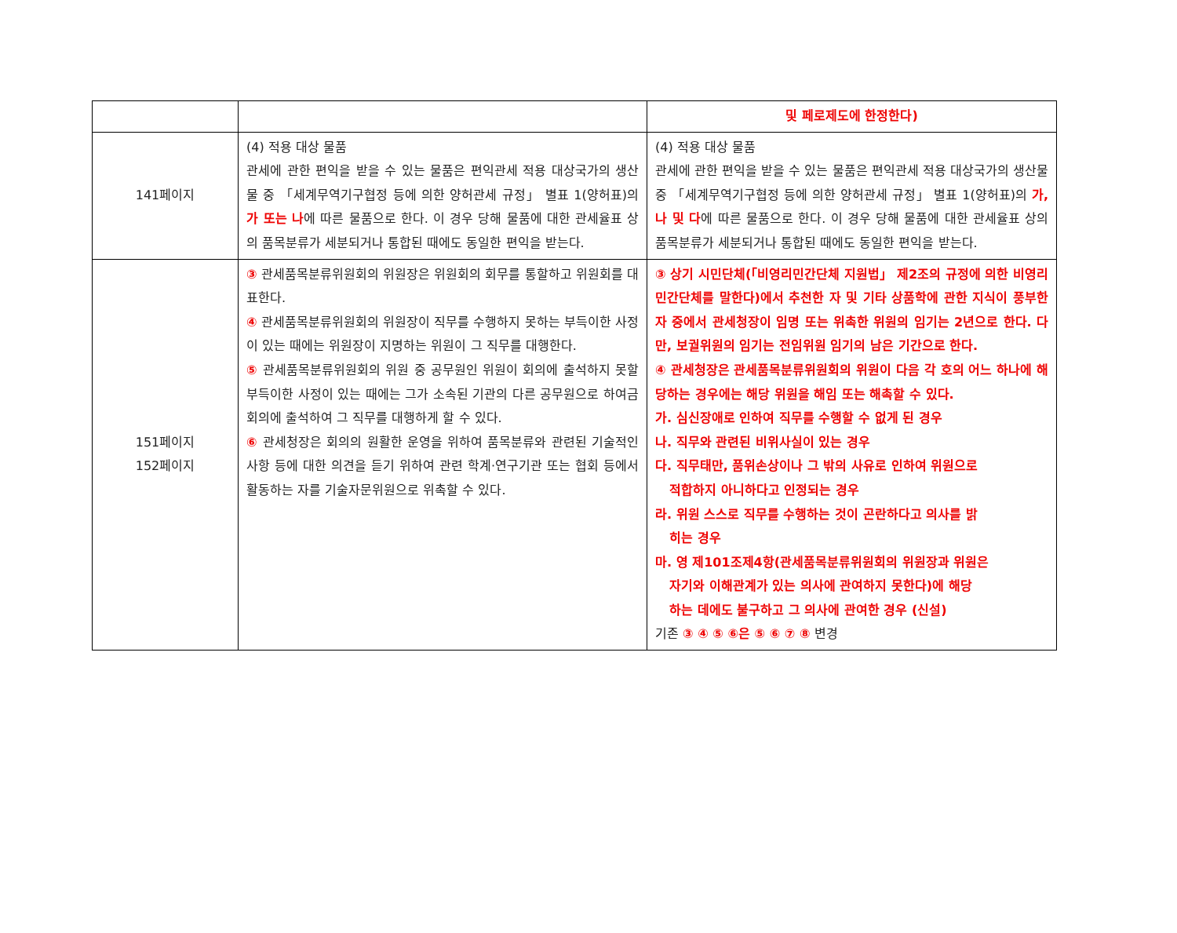| | | 및 페로제도에 한정한다) |
| 141페이지 | (4) 적용 대상 물품 관세에 관한 편익을 받을 수 있는 물품은 편익관세 적용 대상국가의 생산물 중 「세계무역기구협정 등에 의한 양허관세 규정」 별표 1(양허표)의 가 또는 나 에 따른 물품으로 한다. 이 경우 당해 물품에 대한 관세율표 상의 품목분류가 세분되거나 통합된 때에도 동일한 편익을 받는다. | (4) 적용 대상 물품 관세에 관한 편익을 받을 수 있는 물품은 편익관세 적용 대상국가의 생산물 중 「세계무역기구협정 등에 의한 양허관세 규정」 별표 1(양허표)의 가, 나 및 다 에 따른 물품으로 한다. 이 경우 당해 물품에 대한 관세율표 상의 품목분류가 세분되거나 통합된 때에도 동일한 편익을 받는다. |
| 151페이지 152페이지 | ③ 관세품목분류위원회의 위원장은 위원회의 회무를 통할하고 위원회를 대표한다. ④ 관세품목분류위원회의 위원장이 직무를 수행하지 못하는 부득이한 사정이 있는 때에는 위원장이 지명하는 위원이 그 직무를 대행한다. ⑤ 관세품목분류위원회의 위원 중 공무원인 위원이 회의에 출석하지 못할 부득이한 사정이 있는 때에는 그가 소속된 기관의 다른 공무원으로 하여금 회의에 출석하여 그 직무를 대행하게 할 수 있다. ⑥ 관세청장은 회의의 원활한 운영을 위하여 품목분류와 관련된 기술적인 사항 등에 대한 의견을 듣기 위하여 관련 학계·연구기관 또는 협회 등에서 활동하는 자를 기술자문위원으로 위촉할 수 있다. | ③ 상기 시민단체(「비영리민간단체 지원법」 제2조의 규정에 의한 비영리민간단체를 말한다)에서 추천한 자 및 기타 상품학에 관한 지식이 풍부한 자 중에서 관세청장이 임명 또는 위촉한 위원의 임기는 2년으로 한다. 다만, 보궐위원의 임기는 전임위원 임기의 남은 기간으로 한다. ④ 관세청장은 관세품목분류위원회의 위원이 다음 각 호의 어느 하나에 해당하는 경우에는 해당 위원을 해임 또는 해촉할 수 있다. 가. 심신장애로 인하여 직무를 수행할 수 없게 된 경우 나. 직무와 관련된 비위사실이 있는 경우 다. 직무태만, 품위손상이나 그 밖의 사유로 인하여 위원으로 적합하지 아니하다고 인정되는 경우 라. 위원 스스로 직무를 수행하는 것이 곤란하다고 의사를 밝 히는 경우 마. 영 제101조제4항(관세품목분류위원회의 위원장과 위원은 자기와 이해관계가 있는 의사에 관여하지 못한다)에 해당 하는 데에도 불구하고 그 의사에 관여한 경우 (신설) 기존 ③ ④ ⑤ ⑥은 ⑤ ⑥ ⑦ ⑧ 변경 |